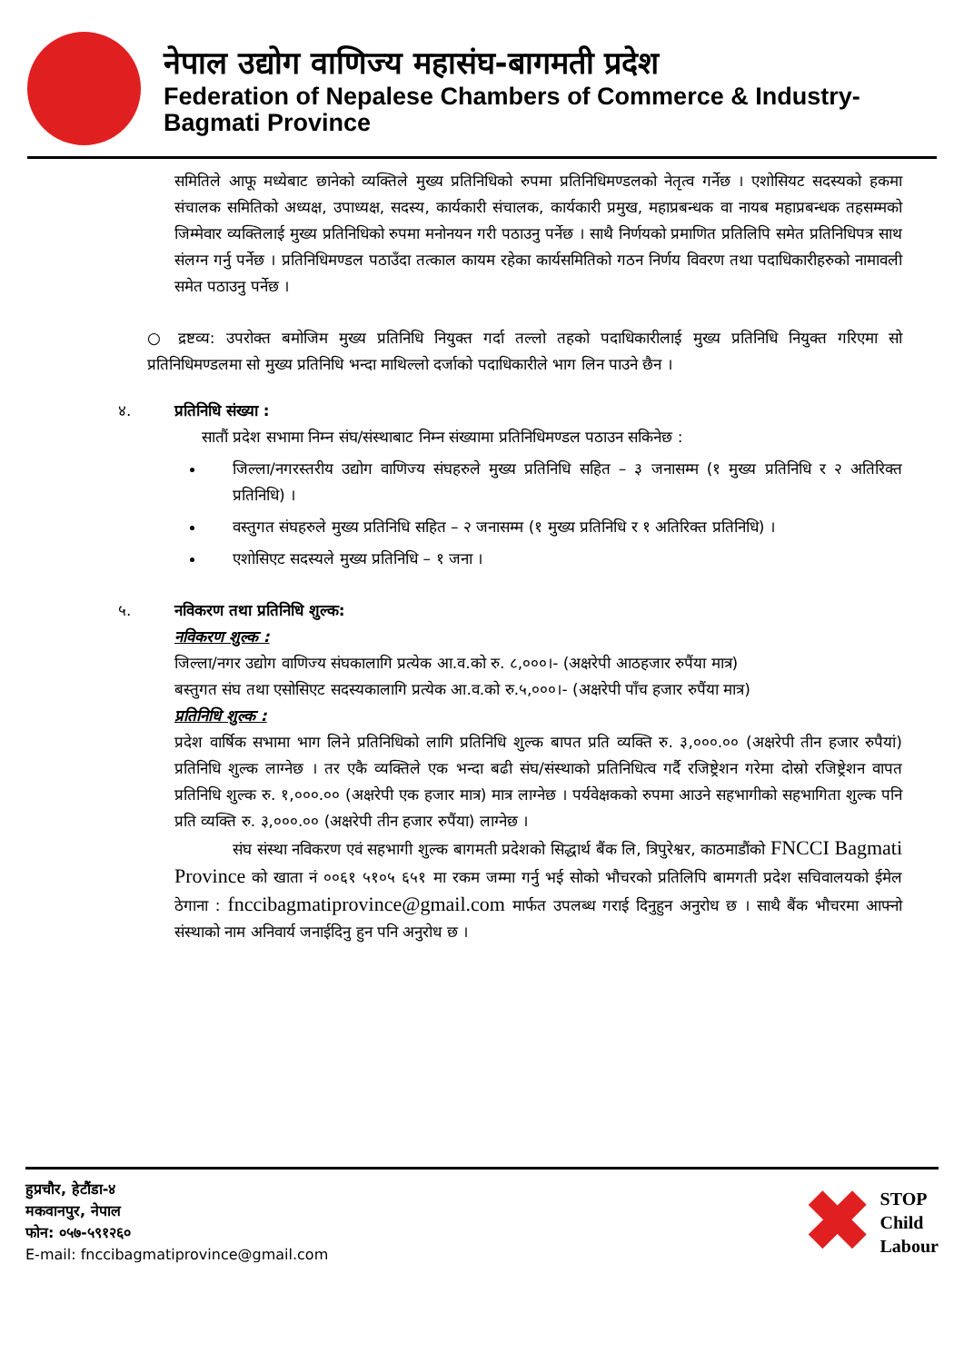नेपाल उद्योग वाणिज्य महासंघ-बागमती प्रदेश
Federation of Nepalese Chambers of Commerce & Industry-Bagmati Province
समितिले आफू मध्येबाट छानेको व्यक्तिले मुख्य प्रतिनिधिको रुपमा प्रतिनिधिमण्डलको नेतृत्व गर्नेछ । एशोसियट सदस्यको हकमा संचालक समितिको अध्यक्ष, उपाध्यक्ष, सदस्य, कार्यकारी संचालक, कार्यकारी प्रमुख, महाप्रबन्धक वा नायब महाप्रबन्धक तहसम्मको जिम्मेवार व्यक्तिलाई मुख्य प्रतिनिधिको रुपमा मनोनयन गरी पठाउनु पर्नेछ । साथै निर्णयको प्रमाणित प्रतिलिपि समेत प्रतिनिधिपत्र साथ संलग्न गर्नु पर्नेछ । प्रतिनिधिमण्डल पठाउँदा तत्काल कायम रहेका कार्यसमितिको गठन निर्णय विवरण तथा पदाधिकारीहरुको नामावली समेत पठाउनु पर्नेछ ।
○ द्रष्टव्य: उपरोक्त बमोजिम मुख्य प्रतिनिधि नियुक्त गर्दा तल्लो तहको पदाधिकारीलाई मुख्य प्रतिनिधि नियुक्त गरिएमा सो प्रतिनिधिमण्डलमा सो मुख्य प्रतिनिधि भन्दा माथिल्लो दर्जाको पदाधिकारीले भाग लिन पाउने छैन ।
४. प्रतिनिधि संख्या :
सातौं प्रदेश सभामा निम्न संघ/संस्थाबाट निम्न संख्यामा प्रतिनिधिमण्डल पठाउन सकिनेछ :
जिल्ला/नगरस्तरीय उद्योग वाणिज्य संघहरुले मुख्य प्रतिनिधि सहित – ३ जनासम्म (१ मुख्य प्रतिनिधि र २ अतिरिक्त प्रतिनिधि) ।
वस्तुगत संघहरुले मुख्य प्रतिनिधि सहित – २ जनासम्म (१ मुख्य प्रतिनिधि र १ अतिरिक्त प्रतिनिधि) ।
एशोसिएट सदस्यले मुख्य प्रतिनिधि – १ जना ।
५. नविकरण तथा प्रतिनिधि शुल्क:
नविकरण शुल्क :
जिल्ला/नगर उद्योग वाणिज्य संघकालागि प्रत्येक आ.व.को रु. ८,०००।- (अक्षरेपी आठहजार रुपैंया मात्र)
बस्तुगत संघ तथा एसोसिएट सदस्यकालागि प्रत्येक आ.व.को रु.५,०००।- (अक्षरेपी पाँच हजार रुपैंया मात्र)
प्रतिनिधि शुल्क :
प्रदेश वार्षिक सभामा भाग लिने प्रतिनिधिको लागि प्रतिनिधि शुल्क बापत प्रति व्यक्ति रु. ३,०००.०० (अक्षरेपी तीन हजार रुपैयां) प्रतिनिधि शुल्क लाग्नेछ । तर एकै व्यक्तिले एक भन्दा बढी संघ/संस्थाको प्रतिनिधित्व गर्दै रजिष्ट्रेशन गरेमा दोस्रो रजिष्ट्रेशन वापत प्रतिनिधि शुल्क रु. १,०००.०० (अक्षरेपी एक हजार मात्र) मात्र लाग्नेछ । पर्यवेक्षकको रुपमा आउने सहभागीको सहभागिता शुल्क पनि प्रति व्यक्ति रु. ३,०००.०० (अक्षरेपी तीन हजार रुपैंया) लाग्नेछ ।
संघ संस्था नविकरण एवं सहभागी शुल्क बागमती प्रदेशको सिद्धार्थ बैंक लि, त्रिपुरेश्वर, काठमाडौंको FNCCI Bagmati Province को खाता नं ००६१ ५१०५ ६५१ मा रकम जम्मा गर्नु भई सोको भौचरको प्रतिलिपि बामगती प्रदेश सचिवालयको ईमेल ठेगाना : fnccibagmatiprovince@gmail.com मार्फत उपलब्ध गराई दिनुहुन अनुरोध छ । साथै बैंक भौचरमा आफ्नो संस्थाको नाम अनिवार्य जनाईदिनु हुन पनि अनुरोध छ ।
हुप्रचौर, हेटौंडा-४
मकवानपुर, नेपाल
फोन: ०५७-५९१२६०
E-mail: fnccibagmatiprovince@gmail.com
✖ STOP
Child
Labour